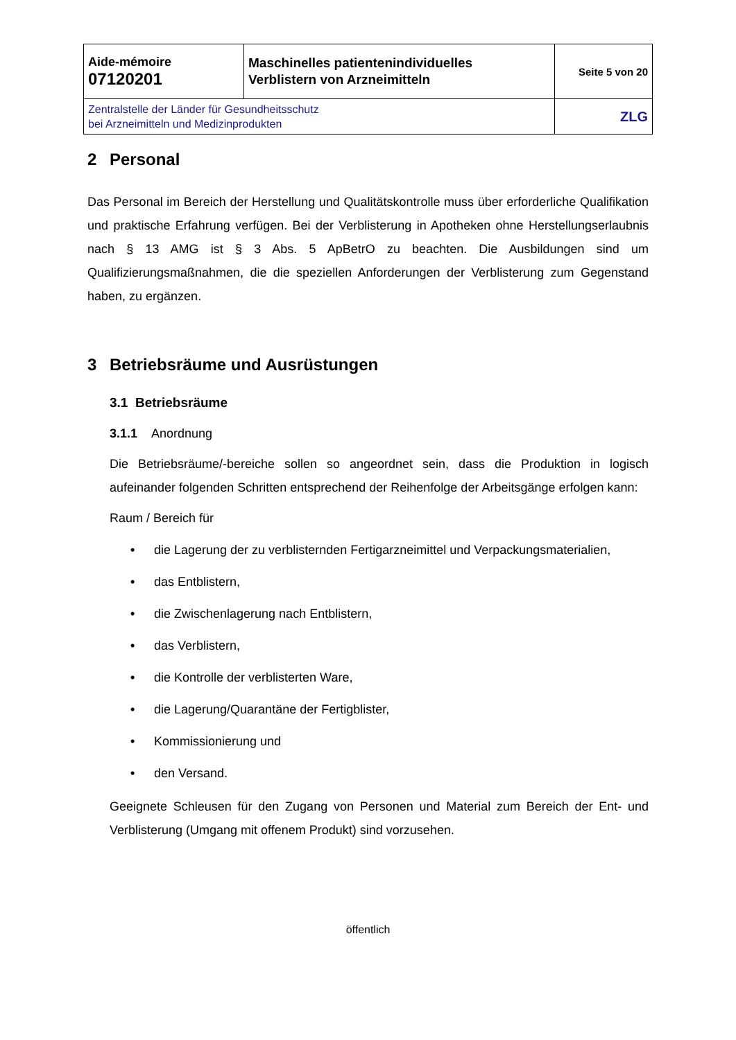| Aide-mémoire 07120201 | Maschinelles patientenindividuelles Verblistern von Arzneimitteln | Seite 5 von 20 |
| Zentralstelle der Länder für Gesundheitsschutz bei Arzneimitteln und Medizinprodukten | | ZLG |
2 Personal
Das Personal im Bereich der Herstellung und Qualitätskontrolle muss über erforderliche Qualifikation und praktische Erfahrung verfügen. Bei der Verblisterung in Apotheken ohne Herstellungserlaubnis nach § 13 AMG ist § 3 Abs. 5 ApBetrO zu beachten. Die Ausbildungen sind um Qualifizierungsmaßnahmen, die die speziellen Anforderungen der Verblisterung zum Gegenstand haben, zu ergänzen.
3 Betriebsräume und Ausrüstungen
3.1 Betriebsräume
3.1.1 Anordnung
Die Betriebsräume/-bereiche sollen so angeordnet sein, dass die Produktion in logisch aufeinander folgenden Schritten entsprechend der Reihenfolge der Arbeitsgänge erfolgen kann:
Raum / Bereich für
• die Lagerung der zu verblisternden Fertigarzneimittel und Verpackungsmaterialien,
• das Entblistern,
• die Zwischenlagerung nach Entblistern,
• das Verblistern,
• die Kontrolle der verblisterten Ware,
• die Lagerung/Quarantäne der Fertigblister,
• Kommissionierung und
• den Versand.
Geeignete Schleusen für den Zugang von Personen und Material zum Bereich der Ent- und Verblisterung (Umgang mit offenem Produkt) sind vorzusehen.
öffentlich